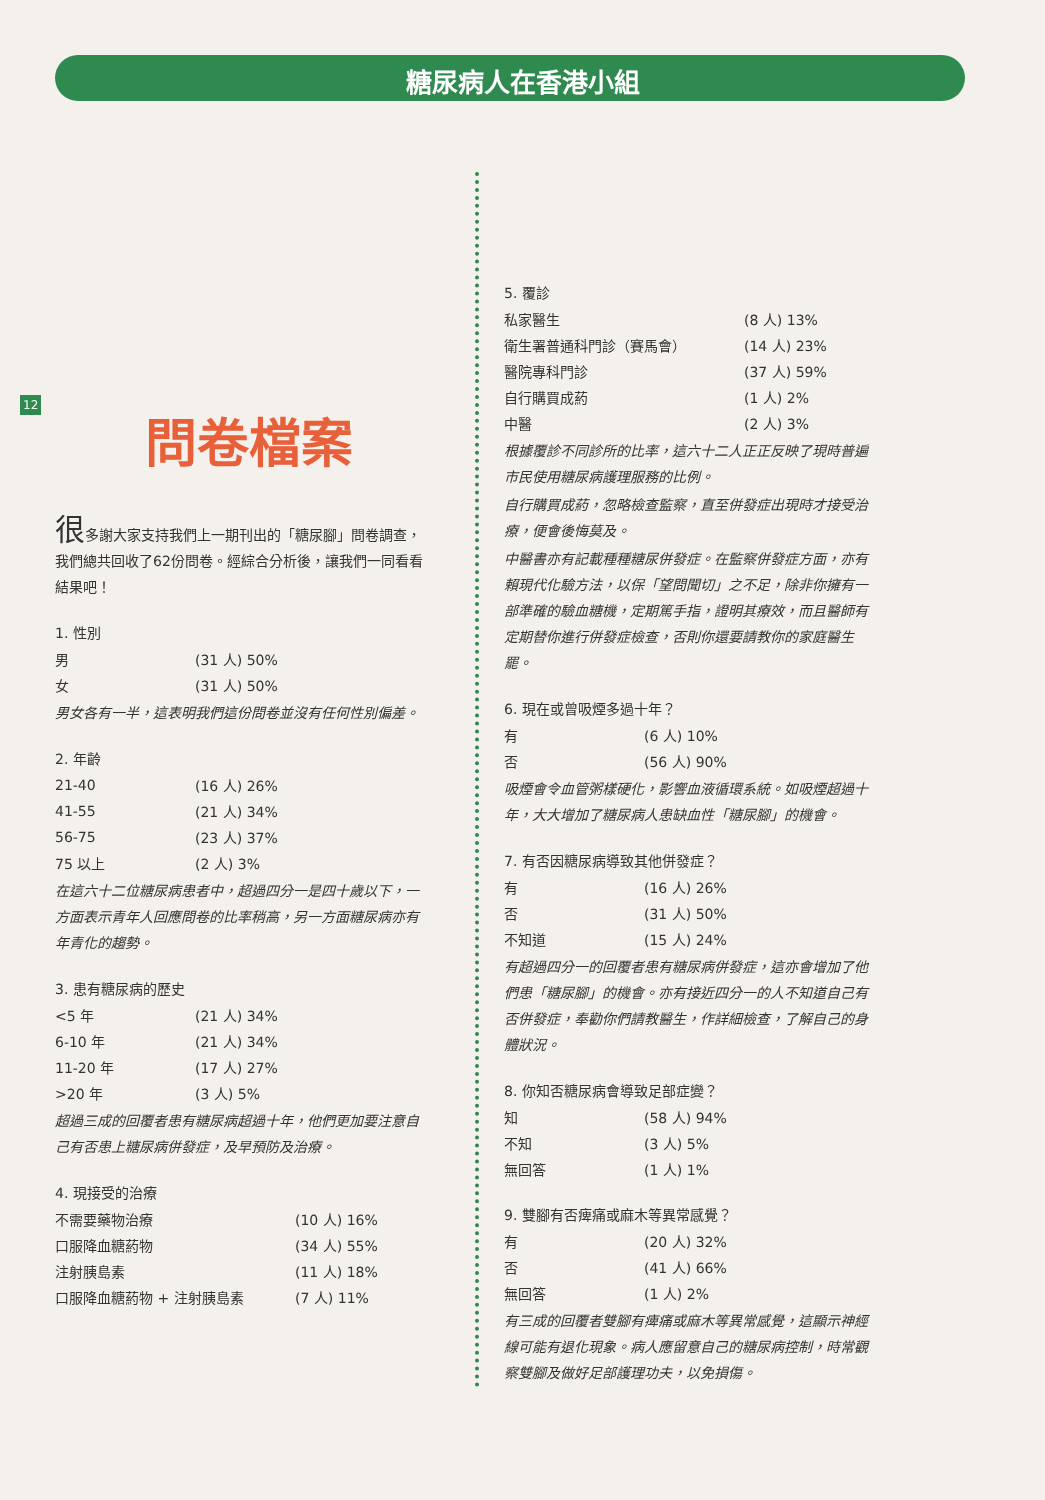糖尿病人在香港小組
12
問卷檔案
很多謝大家支持我們上一期刊出的「糖尿腳」問卷調查，我們總共回收了62份問卷。經綜合分析後，讓我們一同看看結果吧！
1. 性別
| 男 | (31 人) 50% |
| 女 | (31 人) 50% |
男女各有一半，這表明我們這份問卷並沒有任何性別偏差。
2. 年齡
| 21-40 | (16 人) 26% |
| 41-55 | (21 人) 34% |
| 56-75 | (23 人) 37% |
| 75 以上 | (2 人) 3% |
在這六十二位糖尿病患者中，超過四分一是四十歲以下，一方面表示青年人回應問卷的比率稍高，另一方面糖尿病亦有年青化的趨勢。
3. 患有糖尿病的歷史
| <5 年 | (21 人) 34% |
| 6-10 年 | (21 人) 34% |
| 11-20 年 | (17 人) 27% |
| >20 年 | (3 人) 5% |
超過三成的回覆者患有糖尿病超過十年，他們更加要注意自己有否患上糖尿病併發症，及早預防及治療。
4. 現接受的治療
| 不需要藥物治療 | (10 人) 16% |
| 口服降血糖葯物 | (34 人) 55% |
| 注射胰島素 | (11 人) 18% |
| 口服降血糖葯物 + 注射胰島素 | (7 人) 11% |
5. 覆診
| 私家醫生 | (8 人) 13% |
| 衛生署普通科門診（賽馬會） | (14 人) 23% |
| 醫院專科門診 | (37 人) 59% |
| 自行購買成葯 | (1 人) 2% |
| 中醫 | (2 人) 3% |
根據覆診不同診所的比率，這六十二人正正反映了現時普遍市民使用糖尿病護理服務的比例。
自行購買成葯，忽略檢查監察，直至併發症出現時才接受治療，便會後悔莫及。
中醫書亦有記載種種糖尿併發症。在監察併發症方面，亦有賴現代化驗方法，以保「望問聞切」之不足，除非你擁有一部準確的驗血糖機，定期篤手指，證明其療效，而且醫師有定期替你進行併發症檢查，否則你還要請教你的家庭醫生罷。
6. 現在或曾吸煙多過十年？
| 有 | (6 人) 10% |
| 否 | (56 人) 90% |
吸煙會令血管粥樣硬化，影響血液循環系統。如吸煙超過十年，大大增加了糖尿病人患缺血性「糖尿腳」的機會。
7. 有否因糖尿病導致其他併發症？
| 有 | (16 人) 26% |
| 否 | (31 人) 50% |
| 不知道 | (15 人) 24% |
有超過四分一的回覆者患有糖尿病併發症，這亦會增加了他們患「糖尿腳」的機會。亦有接近四分一的人不知道自己有否併發症，奉勸你們請教醫生，作詳細檢查，了解自己的身體狀況。
8. 你知否糖尿病會導致足部症變？
| 知 | (58 人) 94% |
| 不知 | (3 人) 5% |
| 無回答 | (1 人) 1% |
9. 雙腳有否痺痛或麻木等異常感覺？
| 有 | (20 人) 32% |
| 否 | (41 人) 66% |
| 無回答 | (1 人) 2% |
有三成的回覆者雙腳有痺痛或麻木等異常感覺，這顯示神經線可能有退化現象。病人應留意自己的糖尿病控制，時常觀察雙腳及做好足部護理功夫，以免損傷。